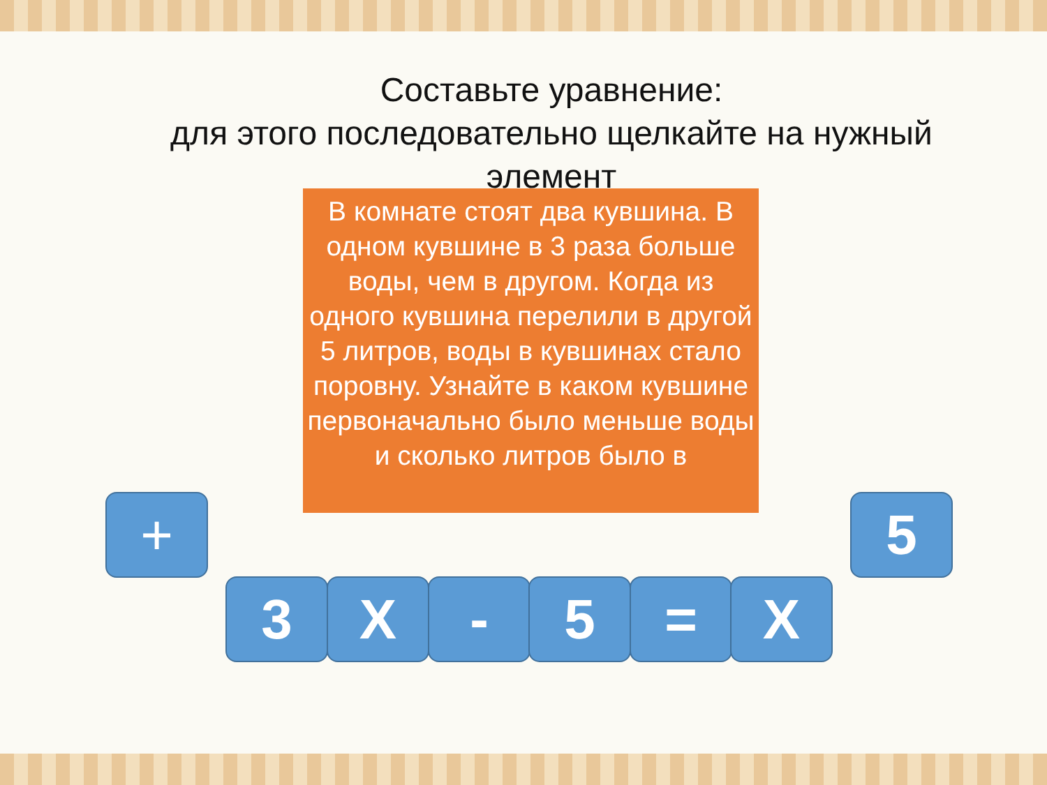Составьте уравнение:
для этого последовательно щелкайте на нужный элемент
В комнате стоят два кувшина. В одном кувшине в 3 раза больше воды, чем в другом. Когда из одного кувшина перелили в другой 5 литров, воды в кувшинах стало поровну. Узнайте в каком кувшине первоначально было меньше воды и сколько литров было в
+ 5
3 X - 5 = X